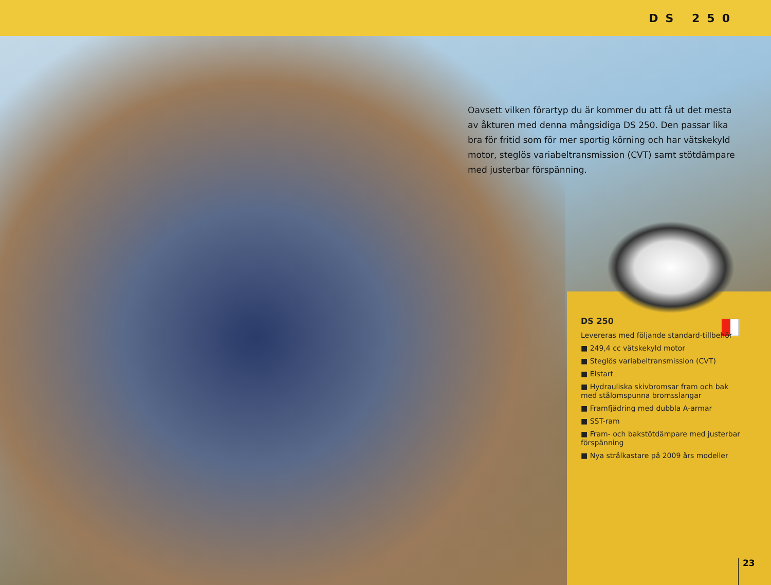DS 250
Oavsett vilken förartyp du är kommer du att få ut det mesta av åkturen med denna mångsidiga DS 250. Den passar lika bra för fritid som för mer sportig körning och har vätskekyld motor, steglös variabeltransmission (CVT) samt stötdämpare med justerbar förspänning.
DS 250
Levereras med följande standard-tillbehör
■ 249,4 cc vätskekyld motor
■ Steglös variabeltransmission (CVT)
■ Elstart
■ Hydrauliska skivbromsar fram och bak med stålomspunna bromsslangar
■ Framfjädring med dubbla A-armar
■ SST-ram
■ Fram- och bakstötdämpare med justerbar förspänning
■ Nya strålkastare på 2009 års modeller
23